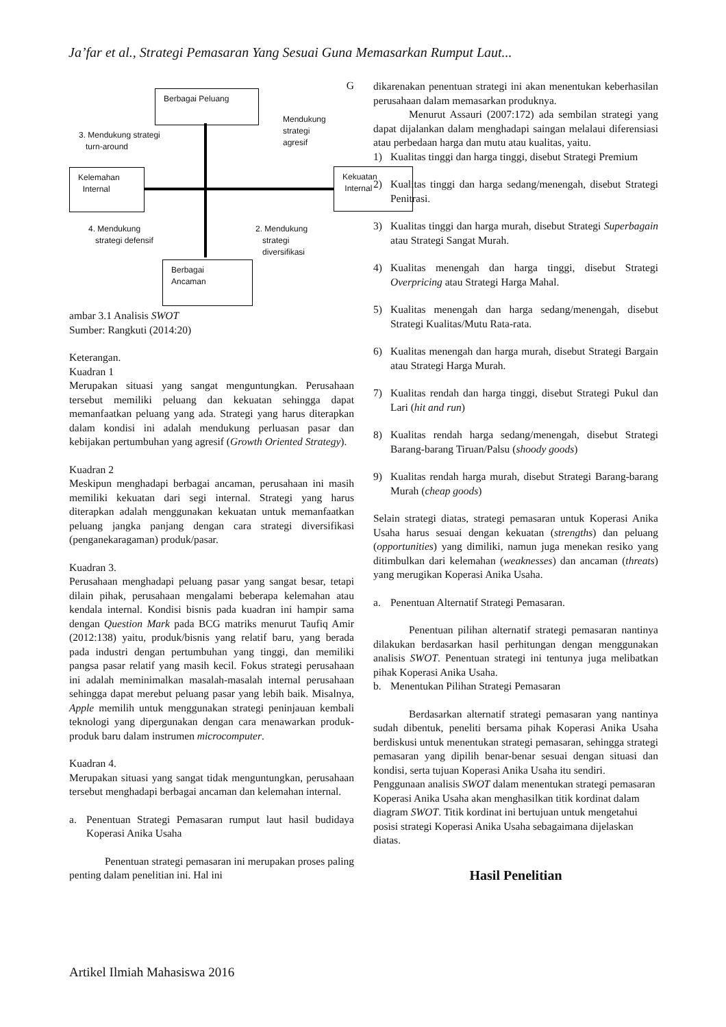Ja’far et al., Strategi Pemasaran Yang Sesuai Guna Memasarkan Rumput Laut...
G
Berbagai Peluang
3. Mendukung strategi
turn-around
Mendukung
strategi
agresif
Kelemahan
Internal
Kekuatan
Internal
4. Mendukung
strategi defensif
2. Mendukung
strategi
diversifikasi
Berbagai
Ancaman
ambar 3.1 Analisis SWOT
Sumber: Rangkuti (2014:20)
Keterangan.
Kuadran 1
Merupakan situasi yang sangat menguntungkan. Perusahaan tersebut memiliki peluang dan kekuatan sehingga dapat memanfaatkan peluang yang ada. Strategi yang harus diterapkan dalam kondisi ini adalah mendukung perluasan pasar dan kebijakan pertumbuhan yang agresif (Growth Oriented Strategy).
Kuadran 2
Meskipun menghadapi berbagai ancaman, perusahaan ini masih memiliki kekuatan dari segi internal. Strategi yang harus diterapkan adalah menggunakan kekuatan untuk memanfaatkan peluang jangka panjang dengan cara strategi diversifikasi (penganekaragaman) produk/pasar.
Kuadran 3.
Perusahaan menghadapi peluang pasar yang sangat besar, tetapi dilain pihak, perusahaan mengalami beberapa kelemahan atau kendala internal. Kondisi bisnis pada kuadran ini hampir sama dengan Question Mark pada BCG matriks menurut Taufiq Amir (2012:138) yaitu, produk/bisnis yang relatif baru, yang berada pada industri dengan pertumbuhan yang tinggi, dan memiliki pangsa pasar relatif yang masih kecil. Fokus strategi perusahaan ini adalah meminimalkan masalah-masalah internal perusahaan sehingga dapat merebut peluang pasar yang lebih baik. Misalnya, Apple memilih untuk menggunakan strategi peninjauan kembali teknologi yang dipergunakan dengan cara menawarkan produk-produk baru dalam instrumen microcomputer.
Kuadran 4.
Merupakan situasi yang sangat tidak menguntungkan, perusahaan tersebut menghadapi berbagai ancaman dan kelemahan internal.
a. Penentuan Strategi Pemasaran rumput laut hasil budidaya Koperasi Anika Usaha
Penentuan strategi pemasaran ini merupakan proses paling penting dalam penelitian ini. Hal ini
dikarenakan penentuan strategi ini akan menentukan keberhasilan perusahaan dalam memasarkan produknya.
Menurut Assauri (2007:172) ada sembilan strategi yang dapat dijalankan dalam menghadapi saingan melalaui diferensiasi atau perbedaan harga dan mutu atau kualitas, yaitu.
1) Kualitas tinggi dan harga tinggi, disebut Strategi Premium
2) Kualitas tinggi dan harga sedang/menengah, disebut Strategi Penitrasi.
3) Kualitas tinggi dan harga murah, disebut Strategi Superbagain atau Strategi Sangat Murah.
4) Kualitas menengah dan harga tinggi, disebut Strategi Overpricing atau Strategi Harga Mahal.
5) Kualitas menengah dan harga sedang/menengah, disebut Strategi Kualitas/Mutu Rata-rata.
6) Kualitas menengah dan harga murah, disebut Strategi Bargain atau Strategi Harga Murah.
7) Kualitas rendah dan harga tinggi, disebut Strategi Pukul dan Lari (hit and run)
8) Kualitas rendah harga sedang/menengah, disebut Strategi Barang-barang Tiruan/Palsu (shoody goods)
9) Kualitas rendah harga murah, disebut Strategi Barang-barang Murah (cheap goods)
Selain strategi diatas, strategi pemasaran untuk Koperasi Anika Usaha harus sesuai dengan kekuatan (strengths) dan peluang (opportunities) yang dimiliki, namun juga menekan resiko yang ditimbulkan dari kelemahan (weaknesses) dan ancaman (threats) yang merugikan Koperasi Anika Usaha.
a. Penentuan Alternatif Strategi Pemasaran.
Penentuan pilihan alternatif strategi pemasaran nantinya dilakukan berdasarkan hasil perhitungan dengan menggunakan analisis SWOT. Penentuan strategi ini tentunya juga melibatkan pihak Koperasi Anika Usaha.
b. Menentukan Pilihan Strategi Pemasaran
Berdasarkan alternatif strategi pemasaran yang nantinya sudah dibentuk, peneliti bersama pihak Koperasi Anika Usaha berdiskusi untuk menentukan strategi pemasaran, sehingga strategi pemasaran yang dipilih benar-benar sesuai dengan situasi dan kondisi, serta tujuan Koperasi Anika Usaha itu sendiri.
Penggunaan analisis SWOT dalam menentukan strategi pemasaran Koperasi Anika Usaha akan menghasilkan titik kordinat dalam diagram SWOT. Titik kordinat ini bertujuan untuk mengetahui posisi strategi Koperasi Anika Usaha sebagaimana dijelaskan diatas.
Hasil Penelitian
Artikel Ilmiah Mahasiswa 2016